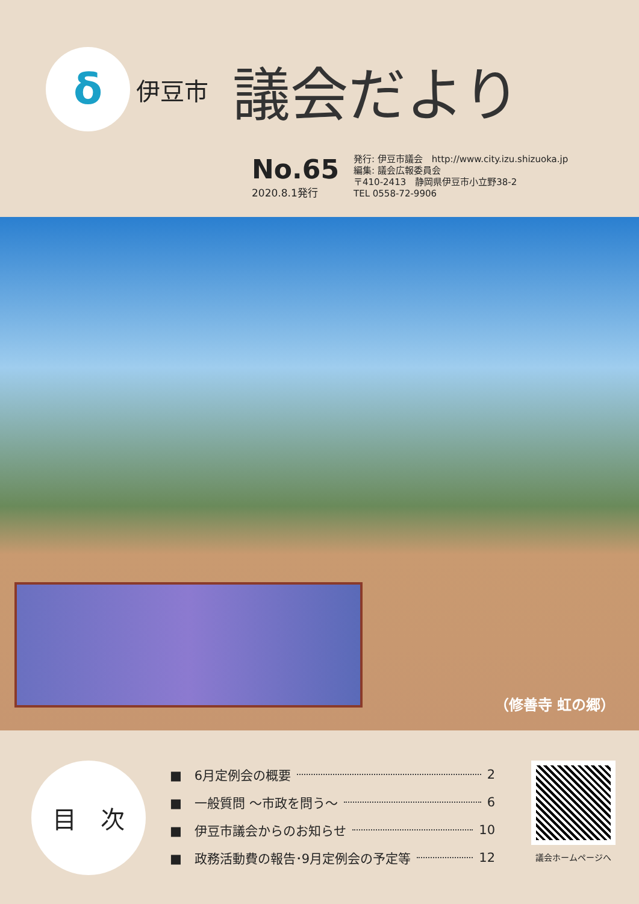δ
伊豆市
議会だより
No.65
2020.8.1発行
発行: 伊豆市議会　http://www.city.izu.shizuoka.jp
編集: 議会広報委員会
〒410-2413　静岡県伊豆市小立野38-2
TEL 0558-72-9906
（修善寺 虹の郷）
目　次
■　6月定例会の概要 2
■　一般質問 ～市政を問う～ 6
■　伊豆市議会からのお知らせ 10
■　政務活動費の報告･9月定例会の予定等 12
議会ホームページへ